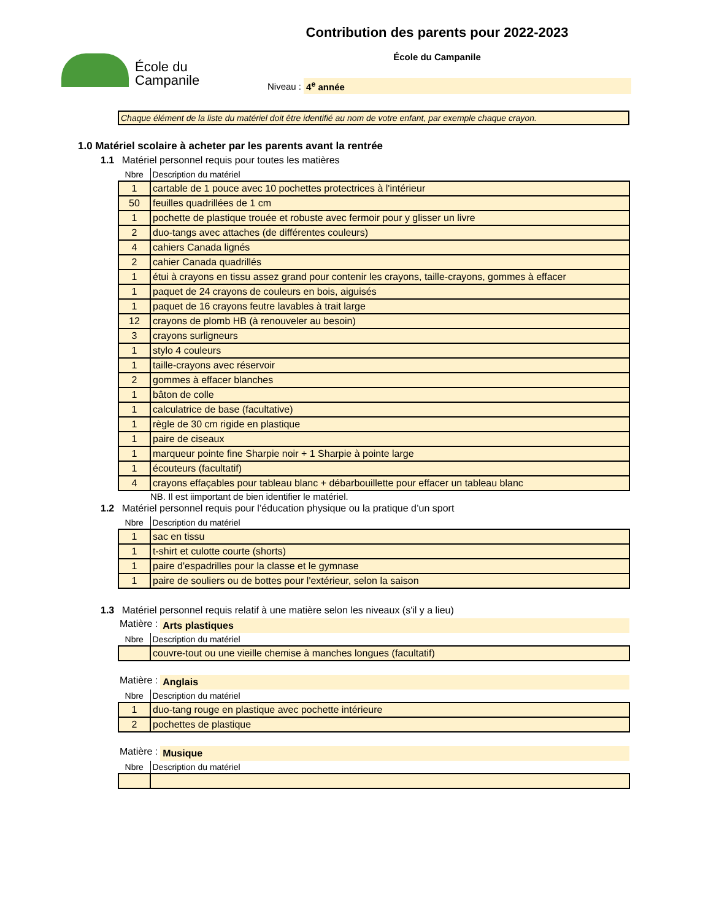École du
Campanile
Contribution des parents pour 2022-2023
École du Campanile
Niveau : 4<sup>e</sup> année
Chaque élément de la liste du matériel doit être identifié au nom de votre enfant, par exemple chaque crayon.
1.0 Matériel scolaire à acheter par les parents avant la rentrée
1.1 Matériel personnel requis pour toutes les matières
| Nbre | Description du matériel |
| --- | --- |
| 1 | cartable de 1 pouce avec 10 pochettes protectrices à l'intérieur |
| 50 | feuilles quadrillées de 1 cm |
| 1 | pochette de plastique trouée et robuste avec fermoir pour y glisser un livre |
| 2 | duo-tangs avec attaches (de différentes couleurs) |
| 4 | cahiers Canada lignés |
| 2 | cahier Canada quadrillés |
| 1 | étui à crayons en tissu assez grand pour contenir les crayons, taille-crayons, gommes à effacer |
| 1 | paquet de 24 crayons de couleurs en bois, aiguisés |
| 1 | paquet de 16 crayons feutre lavables à trait large |
| 12 | crayons de plomb HB (à renouveler au besoin) |
| 3 | crayons surligneurs |
| 1 | stylo 4 couleurs |
| 1 | taille-crayons avec réservoir |
| 2 | gommes à effacer blanches |
| 1 | bâton de colle |
| 1 | calculatrice de base (facultative) |
| 1 | règle de 30 cm rigide en plastique |
| 1 | paire de ciseaux |
| 1 | marqueur pointe fine Sharpie noir + 1 Sharpie à pointe large |
| 1 | écouteurs (facultatif) |
| 4 | crayons effaçables pour tableau blanc + débarbouillette pour effacer un tableau blanc |
NB. Il est iimportant de bien identifier le matériel.
1.2 Matériel personnel requis pour l’éducation physique ou la pratique d’un sport
| Nbre | Description du matériel |
| --- | --- |
| 1 | sac en tissu |
| 1 | t-shirt et culotte courte (shorts) |
| 1 | paire d'espadrilles pour la classe et le gymnase |
| 1 | paire de souliers ou de bottes pour l'extérieur, selon la saison |
1.3 Matériel personnel requis relatif à une matière selon les niveaux (s'il y a lieu)
Matière : Arts plastiques
| Nbre | Description du matériel |
| --- | --- |
| | couvre-tout ou une vieille chemise à manches longues (facultatif) |
Matière : Anglais
| Nbre | Description du matériel |
| --- | --- |
| 1 | duo-tang rouge en plastique avec pochette intérieure |
| 2 | pochettes de plastique |
Matière : Musique
| Nbre | Description du matériel |
| --- | --- |